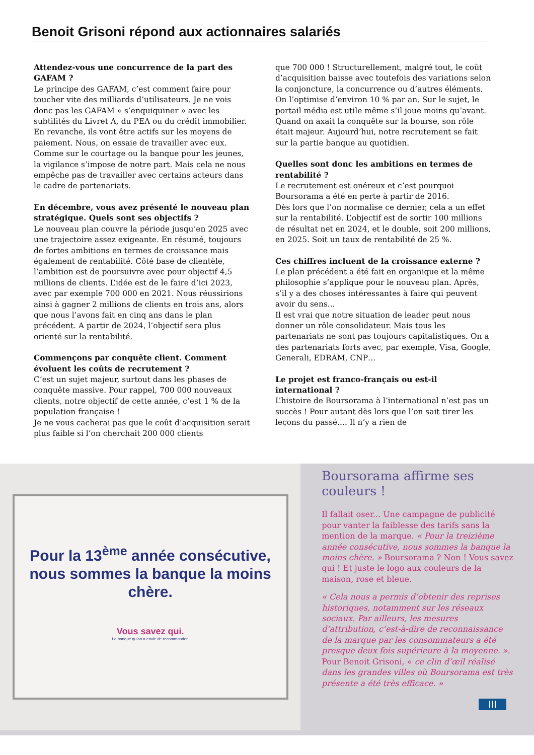Benoit Grisoni répond aux actionnaires salariés
Attendez-vous une concurrence de la part des GAFAM ?
Le principe des GAFAM, c’est comment faire pour toucher vite des milliards d’utilisateurs. Je ne vois donc pas les GAFAM « s’enquiquiner » avec les subtilités du Livret A, du PEA ou du crédit immobilier.
En revanche, ils vont être actifs sur les moyens de paiement. Nous, on essaie de travailler avec eux. Comme sur le courtage ou la banque pour les jeunes, la vigilance s’impose de notre part. Mais cela ne nous empêche pas de travailler avec certains acteurs dans le cadre de partenariats.
En décembre, vous avez présenté le nouveau plan stratégique. Quels sont ses objectifs ?
Le nouveau plan couvre la période jusqu’en 2025 avec une trajectoire assez exigeante. En résumé, toujours de fortes ambitions en termes de croissance mais également de rentabilité. Côté base de clientèle, l’ambition est de poursuivre avec pour objectif 4,5 millions de clients. L’idée est de le faire d’ici 2023, avec par exemple 700 000 en 2021. Nous réussirions ainsi à gagner 2 millions de clients en trois ans, alors que nous l’avons fait en cinq ans dans le plan précédent. A partir de 2024, l’objectif sera plus orienté sur la rentabilité.
Commençons par conquête client. Comment évoluent les coûts de recrutement ?
C’est un sujet majeur, surtout dans les phases de conquête massive. Pour rappel, 700 000 nouveaux clients, notre objectif de cette année, c’est 1 % de la population française !
Je ne vous cacherai pas que le coût d’acquisition serait plus faible si l’on cherchait 200 000 clients
que 700 000 ! Structurellement, malgré tout, le coût d’acquisition baisse avec toutefois des variations selon la conjoncture, la concurrence ou d’autres éléments. On l’optimise d’environ 10 % par an. Sur le sujet, le portail média est utile même s’il joue moins qu’avant. Quand on axait la conquête sur la bourse, son rôle était majeur. Aujourd’hui, notre recrutement se fait sur la partie banque au quotidien.
Quelles sont donc les ambitions en termes de rentabilité ?
Le recrutement est onéreux et c’est pourquoi Boursorama a été en perte à partir de 2016.
Dès lors que l’on normalise ce dernier, cela a un effet sur la rentabilité. L’objectif est de sortir 100 millions de résultat net en 2024, et le double, soit 200 millions, en 2025. Soit un taux de rentabilité de 25 %.
Ces chiffres incluent de la croissance externe ?
Le plan précédent a été fait en organique et la même philosophie s’applique pour le nouveau plan. Après, s’il y a des choses intéressantes à faire qui peuvent avoir du sens...
Il est vrai que notre situation de leader peut nous donner un rôle consolidateur. Mais tous les partenariats ne sont pas toujours capitalistiques. On a des partenariats forts avec, par exemple, Visa, Google, Generali, EDRAM, CNP…
Le projet est franco-français ou est-il international ?
L’histoire de Boursorama à l’international n’est pas un succès ! Pour autant dès lors que l’on sait tirer les leçons du passé.... Il n’y a rien de
Pour la 13<sup>ème</sup> année consécutive, nous sommes la banque la moins chère.
Vous savez qui.
La banque qu’on a envie de recommander.
Boursorama affirme ses couleurs !
Il fallait oser... Une campagne de publicité pour vanter la faiblesse des tarifs sans la mention de la marque. « Pour la treizième année consécutive, nous sommes la banque la moins chère. » Boursorama ? Non ! Vous savez qui ! Et juste le logo aux couleurs de la maison, rose et bleue.
« Cela nous a permis d’obtenir des reprises historiques, notamment sur les réseaux sociaux. Par ailleurs, les mesures d’attribution, c’est-à-dire de reconnaissance de la marque par les consommateurs a été presque deux fois supérieure à la moyenne. ». Pour Benoit Grisoni, « ce clin d’œil réalisé dans les grandes villes où Boursorama est très présente a été très efficace. »
III